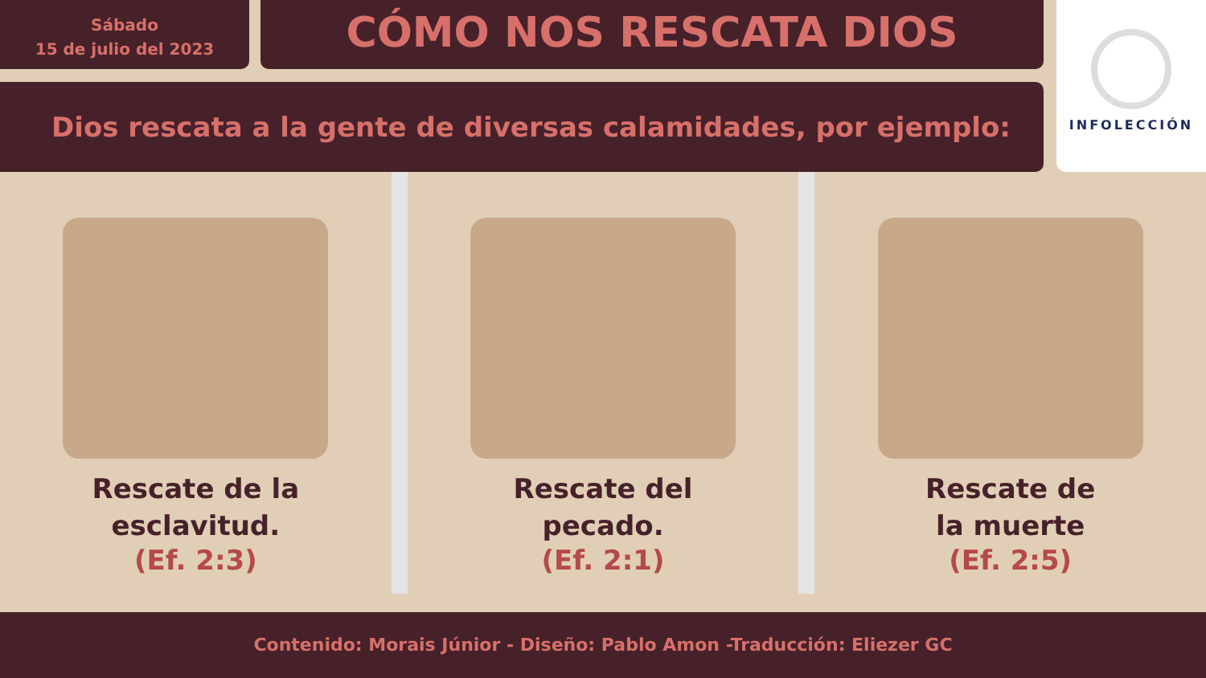Sábado
15 de julio del 2023
CÓMO NOS RESCATA DIOS
INFOLECCIÓN
Dios rescata a la gente de diversas calamidades, por ejemplo:
Rescate de la
esclavitud.
(Ef. 2:3)
Rescate del
pecado.
(Ef. 2:1)
Rescate de
la muerte
(Ef. 2:5)
Contenido: Morais Júnior - Diseño: Pablo Amon -Traducción: Eliezer GC